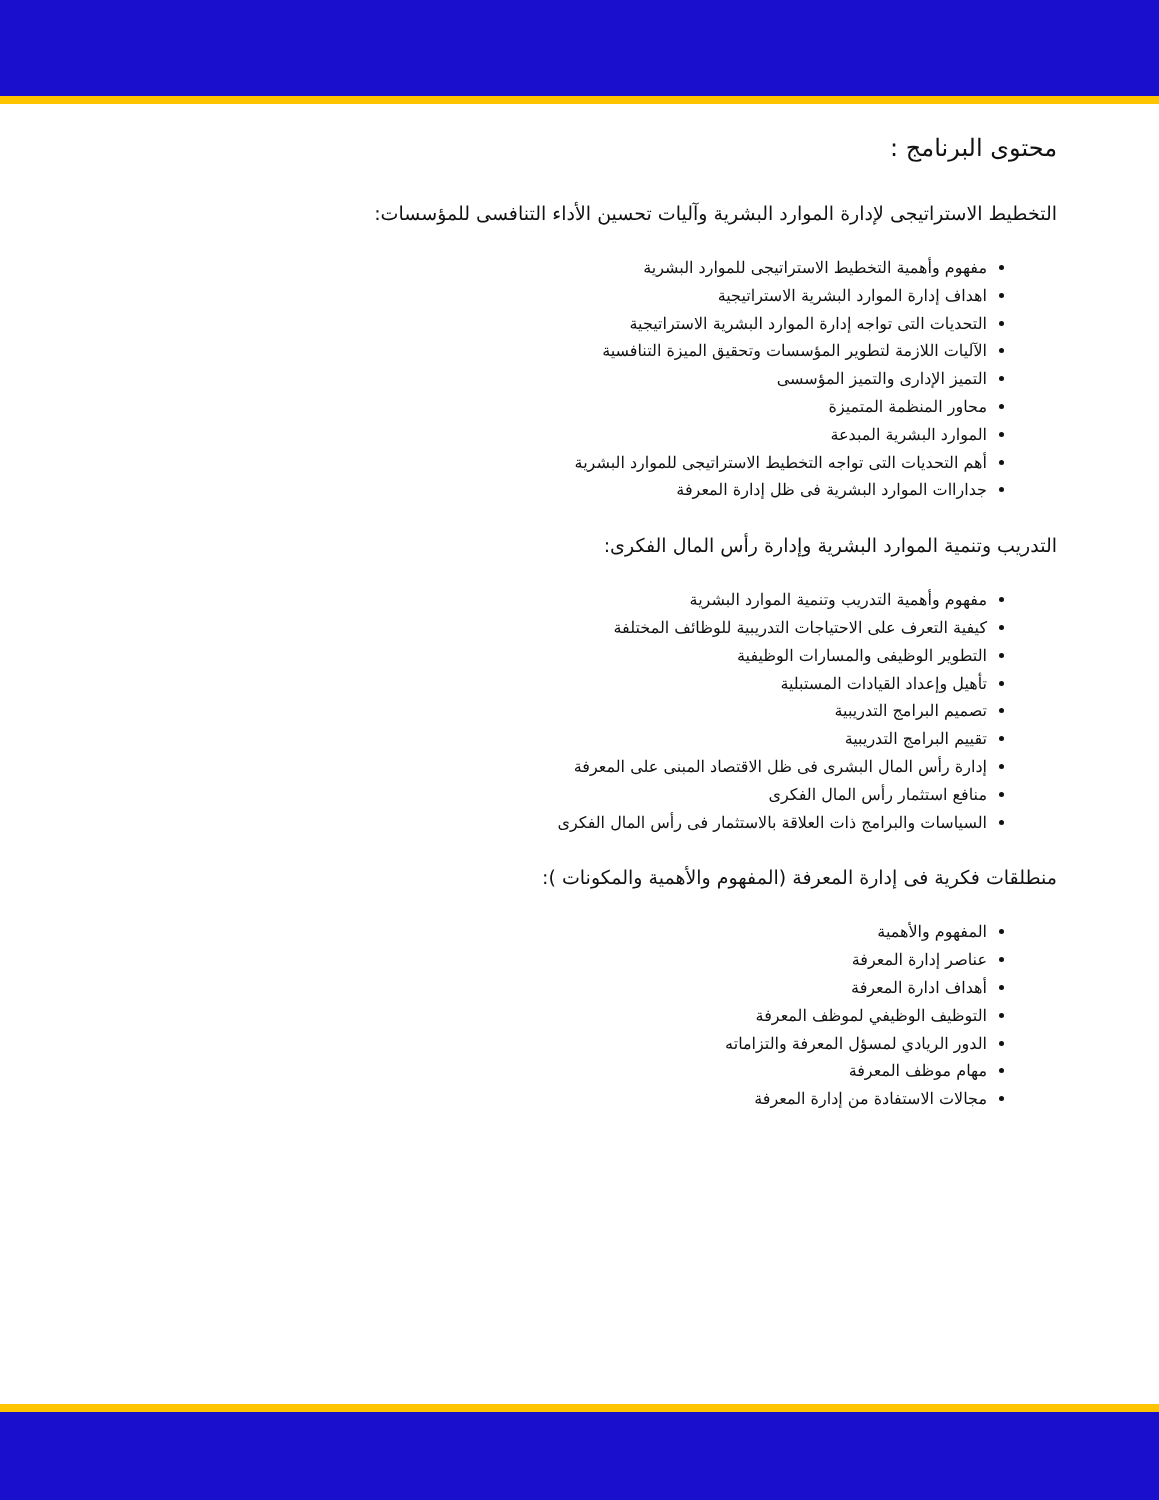محتوى البرنامج :
التخطيط الاستراتيجى لإدارة الموارد البشرية وآليات تحسين الأداء التنافسى للمؤسسات:
مفهوم وأهمية التخطيط الاستراتيجى للموارد البشرية
اهداف إدارة الموارد البشرية الاستراتيجية
التحديات التى تواجه إدارة الموارد البشرية الاستراتيجية
الآليات اللازمة لتطوير المؤسسات وتحقيق الميزة التنافسية
التميز الإدارى والتميز المؤسسى
محاور المنظمة المتميزة
الموارد البشرية المبدعة
أهم التحديات التى تواجه التخطيط الاستراتيجى للموارد البشرية
جداراات الموارد البشرية فى ظل إدارة المعرفة
التدريب وتنمية الموارد البشرية وإدارة رأس المال الفكرى:
مفهوم وأهمية التدريب وتنمية الموارد البشرية
كيفية التعرف على الاحتياجات التدريبية للوظائف المختلفة
التطوير الوظيفى والمسارات الوظيفية
تأهيل وإعداد القيادات المستبلية
تصميم البرامج التدريبية
تقييم البرامج التدريبية
إدارة رأس المال البشرى فى ظل الاقتصاد المبنى على المعرفة
منافع استثمار رأس المال الفكرى
السياسات والبرامج ذات العلاقة بالاستثمار فى رأس المال الفكرى
منطلقات فكرية فى إدارة المعرفة (المفهوم والأهمية والمكونات ):
المفهوم والأهمية
عناصر إدارة المعرفة
أهداف ادارة المعرفة
التوظيف الوظيفي لموظف المعرفة
الدور الريادي لمسؤل المعرفة والتزاماته
مهام موظف المعرفة
مجالات الاستفادة من إدارة المعرفة